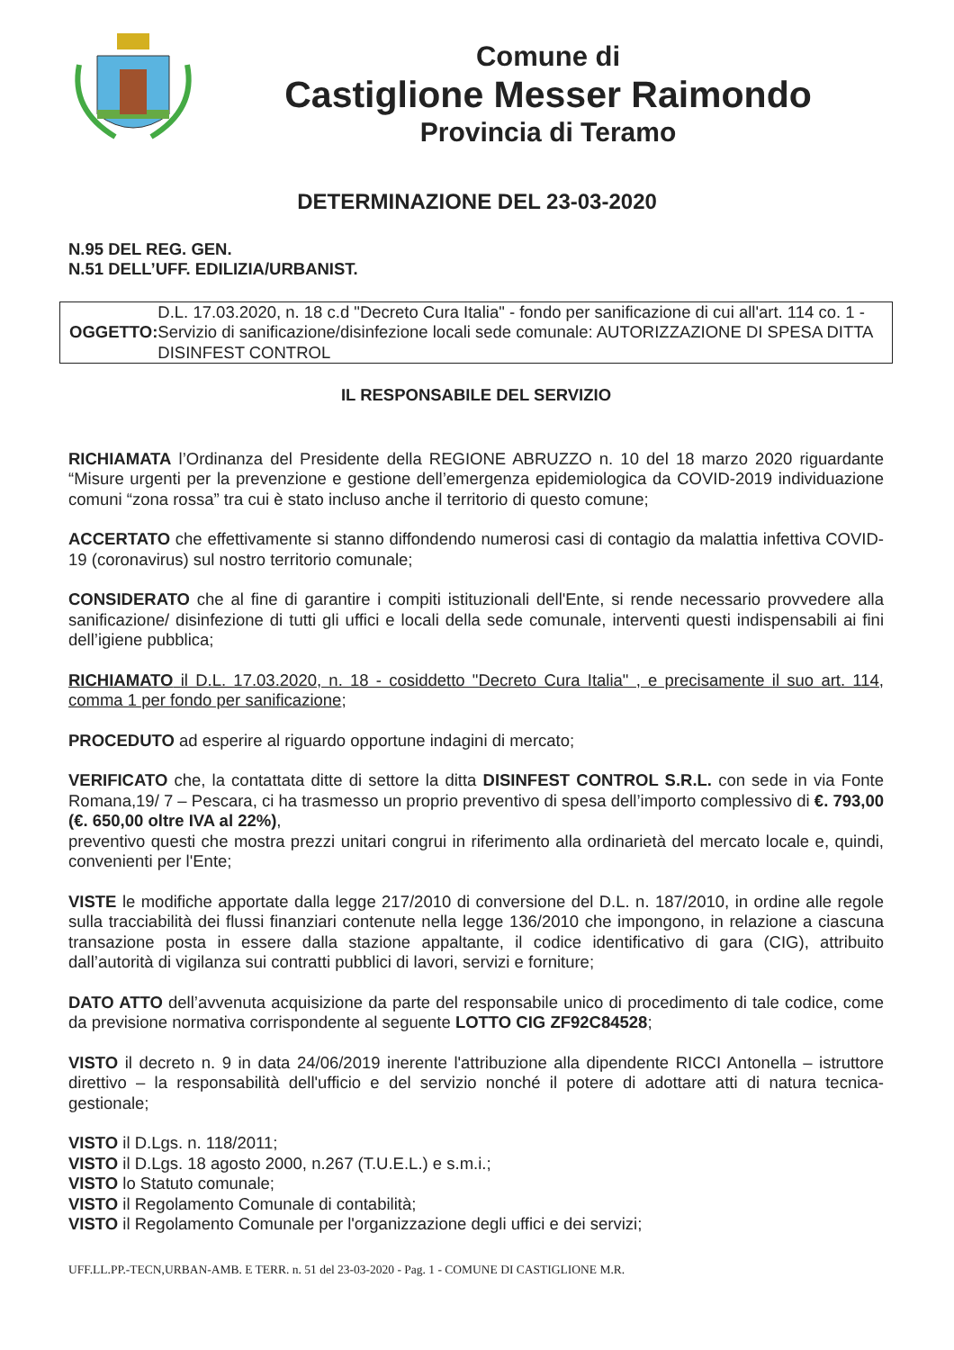Comune di
Castiglione Messer Raimondo
Provincia di Teramo
DETERMINAZIONE DEL 23-03-2020
N.95 DEL REG. GEN.
N.51 DELL’UFF. EDILIZIA/URBANIST.
OGGETTO: D.L. 17.03.2020, n. 18 c.d "Decreto Cura Italia" - fondo per sanificazione di cui all'art. 114 co. 1 -Servizio di sanificazione/disinfezione locali sede comunale: AUTORIZZAZIONE DI SPESA DITTA DISINFEST CONTROL
IL RESPONSABILE DEL SERVIZIO
RICHIAMATA l’Ordinanza del Presidente della REGIONE ABRUZZO n. 10 del 18 marzo 2020 riguardante “Misure urgenti per la prevenzione e gestione dell’emergenza epidemiologica da COVID-2019 individuazione comuni “zona rossa” tra cui è stato incluso anche il territorio di questo comune;
ACCERTATO che effettivamente si stanno diffondendo numerosi casi di contagio da malattia infettiva COVID-19 (coronavirus) sul nostro territorio comunale;
CONSIDERATO che al fine di garantire i compiti istituzionali dell'Ente, si rende necessario provvedere alla sanificazione/ disinfezione di tutti gli uffici e locali della sede comunale, interventi questi indispensabili ai fini dell’igiene pubblica;
RICHIAMATO il D.L. 17.03.2020, n. 18 - cosiddetto "Decreto Cura Italia" , e precisamente il suo art. 114, comma 1 per fondo per sanificazione;
PROCEDUTO ad esperire al riguardo opportune indagini di mercato;
VERIFICATO che, la contattata ditte di settore la ditta DISINFEST CONTROL S.R.L. con sede in via Fonte Romana,19/ 7 – Pescara, ci ha trasmesso un proprio preventivo di spesa dell’importo complessivo di €. 793,00 (€. 650,00 oltre IVA al 22%),
preventivo questi che mostra prezzi unitari congrui in riferimento alla ordinarietà del mercato locale e, quindi, convenienti per l'Ente;
VISTE le modifiche apportate dalla legge 217/2010 di conversione del D.L. n. 187/2010, in ordine alle regole sulla tracciabilità dei flussi finanziari contenute nella legge 136/2010 che impongono, in relazione a ciascuna transazione posta in essere dalla stazione appaltante, il codice identificativo di gara (CIG), attribuito dall’autorità di vigilanza sui contratti pubblici di lavori, servizi e forniture;
DATO ATTO dell’avvenuta acquisizione da parte del responsabile unico di procedimento di tale codice, come da previsione normativa corrispondente al seguente LOTTO CIG ZF92C84528;
VISTO il decreto n. 9 in data 24/06/2019 inerente l'attribuzione alla dipendente RICCI Antonella – istruttore direttivo – la responsabilità dell'ufficio e del servizio nonché il potere di adottare atti di natura tecnica-gestionale;
VISTO il D.Lgs. n. 118/2011;
VISTO il D.Lgs. 18 agosto 2000, n.267 (T.U.E.L.) e s.m.i.;
VISTO lo Statuto comunale;
VISTO il Regolamento Comunale di contabilità;
VISTO il Regolamento Comunale per l'organizzazione degli uffici e dei servizi;
UFF.LL.PP.-TECN,URBAN-AMB. E TERR. n. 51 del 23-03-2020 - Pag. 1 - COMUNE DI CASTIGLIONE M.R.